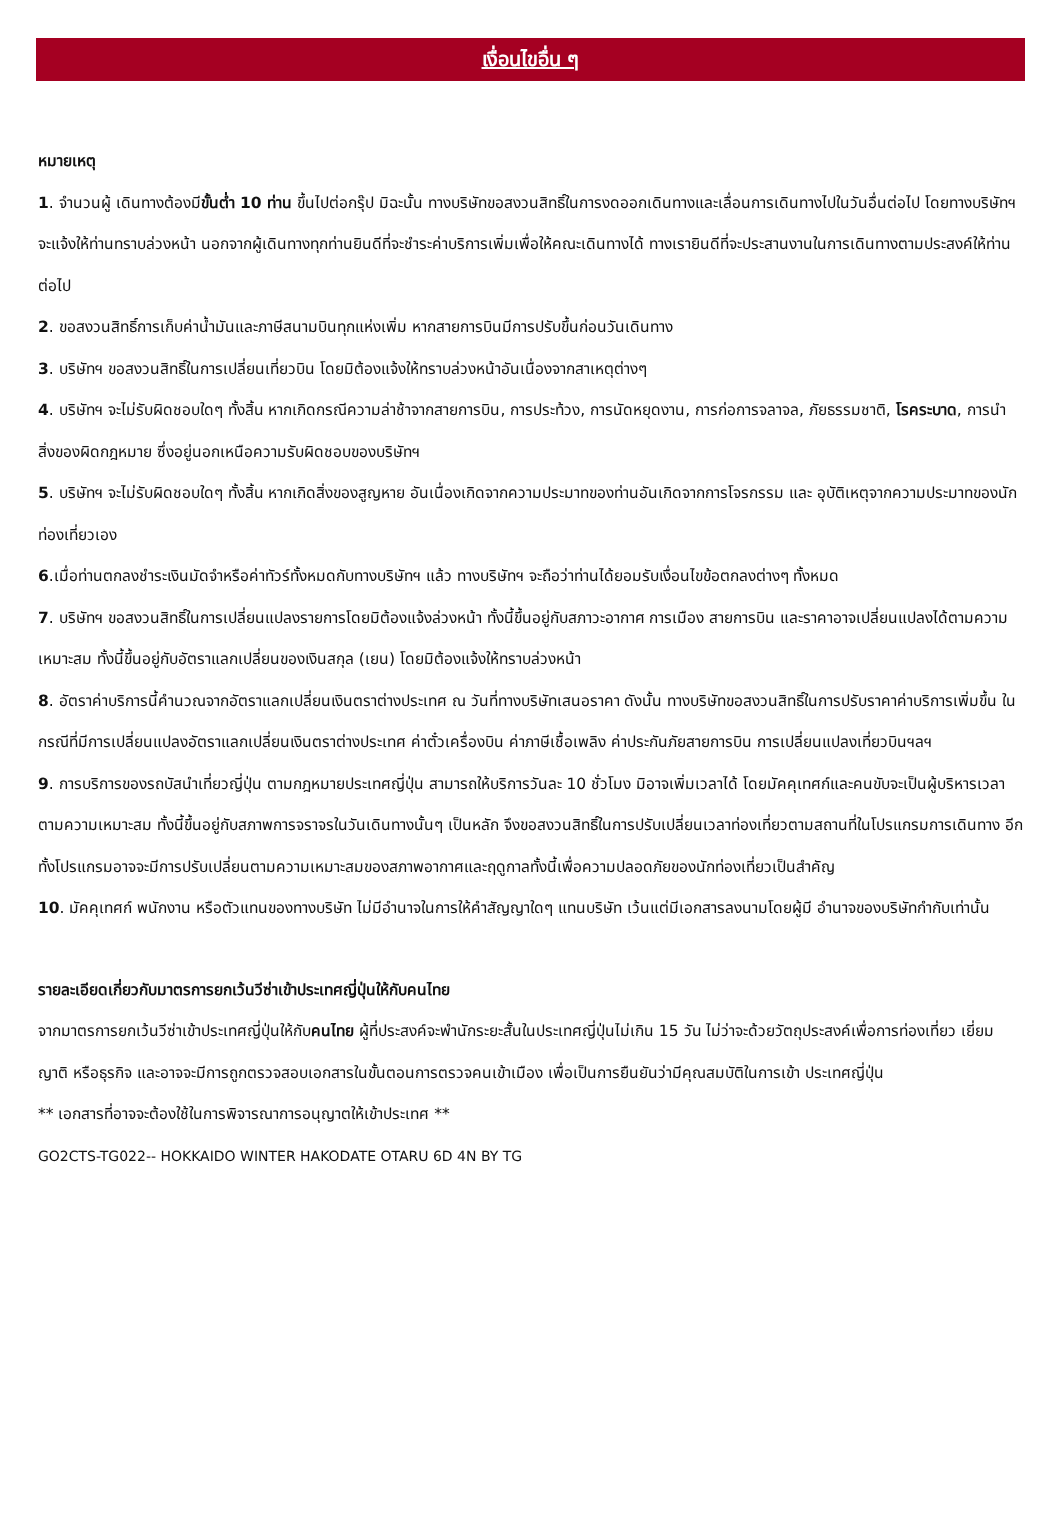เงื่อนไขอื่น ๆ
หมายเหตุ
1. จำนวนผู้ เดินทางต้องมีขั้นต่ำ 10 ท่าน ขึ้นไปต่อกรุ๊ป มิฉะนั้น ทางบริษัทขอสงวนสิทธิ์ในการงดออกเดินทางและเลื่อนการเดินทางไปในวันอื่นต่อไป โดยทางบริษัทฯ จะแจ้งให้ท่านทราบล่วงหน้า นอกจากผู้เดินทางทุกท่านยินดีที่จะชำระค่าบริการเพิ่มเพื่อให้คณะเดินทางได้ ทางเรายินดีที่จะประสานงานในการเดินทางตามประสงค์ให้ท่านต่อไป
2. ขอสงวนสิทธิ์การเก็บค่าน้ำมันและภาษีสนามบินทุกแห่งเพิ่ม หากสายการบินมีการปรับขึ้นก่อนวันเดินทาง
3. บริษัทฯ ขอสงวนสิทธิ์ในการเปลี่ยนเที่ยวบิน โดยมิต้องแจ้งให้ทราบล่วงหน้าอันเนื่องจากสาเหตุต่างๆ
4. บริษัทฯ จะไม่รับผิดชอบใดๆ ทั้งสิ้น หากเกิดกรณีความล่าช้าจากสายการบิน, การประท้วง, การนัดหยุดงาน, การก่อการจลาจล, ภัยธรรมชาติ, โรคระบาด, การนำสิ่งของผิดกฎหมาย ซึ่งอยู่นอกเหนือความรับผิดชอบของบริษัทฯ
5. บริษัทฯ จะไม่รับผิดชอบใดๆ ทั้งสิ้น หากเกิดสิ่งของสูญหาย อันเนื่องเกิดจากความประมาทของท่านอันเกิดจากการโจรกรรม และ อุบัติเหตุจากความประมาทของนักท่องเที่ยวเอง
6.เมื่อท่านตกลงชำระเงินมัดจำหรือค่าทัวร์ทั้งหมดกับทางบริษัทฯ แล้ว ทางบริษัทฯ จะถือว่าท่านได้ยอมรับเงื่อนไขข้อตกลงต่างๆ ทั้งหมด
7. บริษัทฯ ขอสงวนสิทธิ์ในการเปลี่ยนแปลงรายการโดยมิต้องแจ้งล่วงหน้า ทั้งนี้ขึ้นอยู่กับสภาวะอากาศ การเมือง สายการบิน และราคาอาจเปลี่ยนแปลงได้ตามความเหมาะสม ทั้งนี้ขึ้นอยู่กับอัตราแลกเปลี่ยนของเงินสกุล (เยน) โดยมิต้องแจ้งให้ทราบล่วงหน้า
8. อัตราค่าบริการนี้คำนวณจากอัตราแลกเปลี่ยนเงินตราต่างประเทศ ณ วันที่ทางบริษัทเสนอราคา ดังนั้น ทางบริษัทขอสงวนสิทธิ์ในการปรับราคาค่าบริการเพิ่มขึ้น ในกรณีที่มีการเปลี่ยนแปลงอัตราแลกเปลี่ยนเงินตราต่างประเทศ ค่าตั๋วเครื่องบิน ค่าภาษีเชื้อเพลิง ค่าประกันภัยสายการบิน การเปลี่ยนแปลงเที่ยวบินฯลฯ
9. การบริการของรถบัสนำเที่ยวญี่ปุ่น ตามกฎหมายประเทศญี่ปุ่น สามารถให้บริการวันละ 10 ชั่วโมง มิอาจเพิ่มเวลาได้ โดยมัคคุเทศก์และคนขับจะเป็นผู้บริหารเวลาตามความเหมาะสม ทั้งนี้ขึ้นอยู่กับสภาพการจราจรในวันเดินทางนั้นๆ เป็นหลัก จึงขอสงวนสิทธิ์ในการปรับเปลี่ยนเวลาท่องเที่ยวตามสถานที่ในโปรแกรมการเดินทาง อีกทั้งโปรแกรมอาจจะมีการปรับเปลี่ยนตามความเหมาะสมของสภาพอากาศและฤดูกาลทั้งนี้เพื่อความปลอดภัยของนักท่องเที่ยวเป็นสำคัญ
10. มัคคุเทศก์ พนักงาน หรือตัวแทนของทางบริษัท ไม่มีอำนาจในการให้คำสัญญาใดๆ แทนบริษัท เว้นแต่มีเอกสารลงนามโดยผู้มี อำนาจของบริษัทกำกับเท่านั้น
รายละเอียดเกี่ยวกับมาตรการยกเว้นวีซ่าเข้าประเทศญี่ปุ่นให้กับคนไทย
จากมาตรการยกเว้นวีซ่าเข้าประเทศญี่ปุ่นให้กับคนไทย ผู้ที่ประสงค์จะพำนักระยะสั้นในประเทศญี่ปุ่นไม่เกิน 15 วัน ไม่ว่าจะด้วยวัตถุประสงค์เพื่อการท่องเที่ยว เยี่ยมญาติ หรือธุรกิจ และอาจจะมีการถูกตรวจสอบเอกสารในขั้นตอนการตรวจคนเข้าเมือง เพื่อเป็นการยืนยันว่ามีคุณสมบัติในการเข้า ประเทศญี่ปุ่น
** เอกสารที่อาจจะต้องใช้ในการพิจารณาการอนุญาตให้เข้าประเทศ **
GO2CTS-TG022-- HOKKAIDO WINTER HAKODATE OTARU 6D 4N BY TG